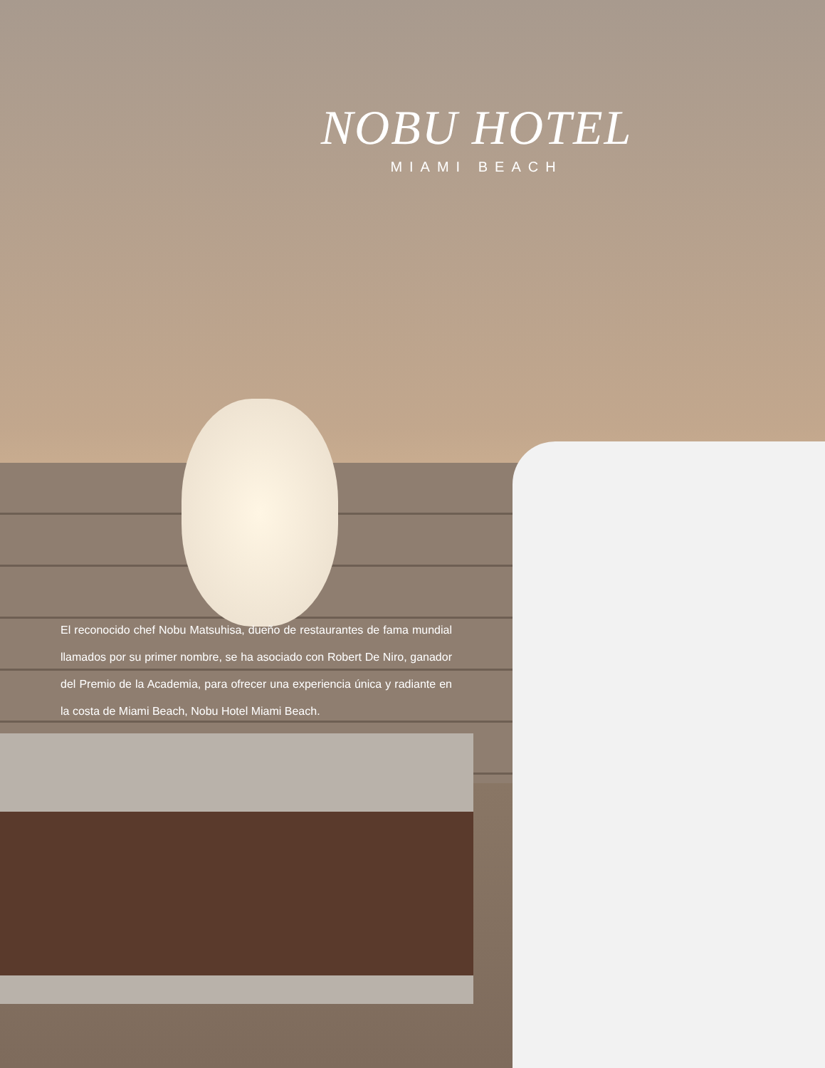NOBU HOTEL
MIAMI BEACH
El reconocido chef Nobu Matsuhisa, dueño de restaurantes de fama mundial llamados por su primer nombre, se ha asociado con Robert De Niro, ganador del Premio de la Academia, para ofrecer una experiencia única y radiante en la costa de Miami Beach, Nobu Hotel Miami Beach.